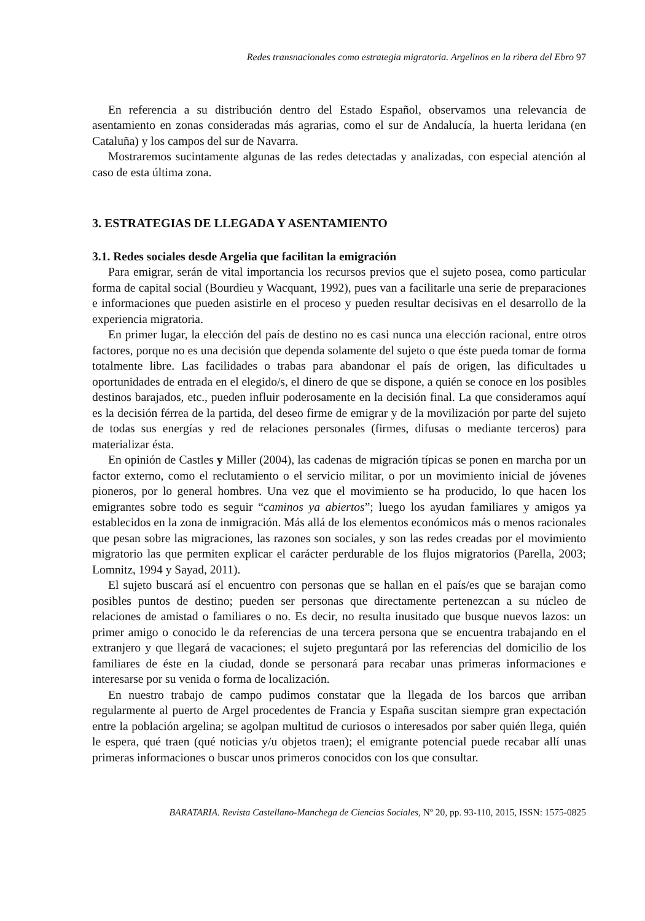Redes transnacionales como estrategia migratoria. Argelinos en la ribera del Ebro 97
En referencia a su distribución dentro del Estado Español, observamos una relevancia de asentamiento en zonas consideradas más agrarias, como el sur de Andalucía, la huerta leridana (en Cataluña) y los campos del sur de Navarra.
Mostraremos sucintamente algunas de las redes detectadas y analizadas, con especial atención al caso de esta última zona.
3. ESTRATEGIAS DE LLEGADA Y ASENTAMIENTO
3.1. Redes sociales desde Argelia que facilitan la emigración
Para emigrar, serán de vital importancia los recursos previos que el sujeto posea, como particular forma de capital social (Bourdieu y Wacquant, 1992), pues van a facilitarle una serie de preparaciones e informaciones que pueden asistirle en el proceso y pueden resultar decisivas en el desarrollo de la experiencia migratoria.
En primer lugar, la elección del país de destino no es casi nunca una elección racional, entre otros factores, porque no es una decisión que dependa solamente del sujeto o que éste pueda tomar de forma totalmente libre. Las facilidades o trabas para abandonar el país de origen, las dificultades u oportunidades de entrada en el elegido/s, el dinero de que se dispone, a quién se conoce en los posibles destinos barajados, etc., pueden influir poderosamente en la decisión final. La que consideramos aquí es la decisión férrea de la partida, del deseo firme de emigrar y de la movilización por parte del sujeto de todas sus energías y red de relaciones personales (firmes, difusas o mediante terceros) para materializar ésta.
En opinión de Castles y Miller (2004), las cadenas de migración típicas se ponen en marcha por un factor externo, como el reclutamiento o el servicio militar, o por un movimiento inicial de jóvenes pioneros, por lo general hombres. Una vez que el movimiento se ha producido, lo que hacen los emigrantes sobre todo es seguir “caminos ya abiertos”; luego los ayudan familiares y amigos ya establecidos en la zona de inmigración. Más allá de los elementos económicos más o menos racionales que pesan sobre las migraciones, las razones son sociales, y son las redes creadas por el movimiento migratorio las que permiten explicar el carácter perdurable de los flujos migratorios (Parella, 2003; Lomnitz, 1994 y Sayad, 2011).
El sujeto buscará así el encuentro con personas que se hallan en el país/es que se barajan como posibles puntos de destino; pueden ser personas que directamente pertenezcan a su núcleo de relaciones de amistad o familiares o no. Es decir, no resulta inusitado que busque nuevos lazos: un primer amigo o conocido le da referencias de una tercera persona que se encuentra trabajando en el extranjero y que llegará de vacaciones; el sujeto preguntará por las referencias del domicilio de los familiares de éste en la ciudad, donde se personará para recabar unas primeras informaciones e interesarse por su venida o forma de localización.
En nuestro trabajo de campo pudimos constatar que la llegada de los barcos que arriban regularmente al puerto de Argel procedentes de Francia y España suscitan siempre gran expectación entre la población argelina; se agolpan multitud de curiosos o interesados por saber quién llega, quién le espera, qué traen (qué noticias y/u objetos traen); el emigrante potencial puede recabar allí unas primeras informaciones o buscar unos primeros conocidos con los que consultar.
BARATARIA. Revista Castellano-Manchega de Ciencias Sociales, Nº 20, pp. 93-110, 2015, ISSN: 1575-0825